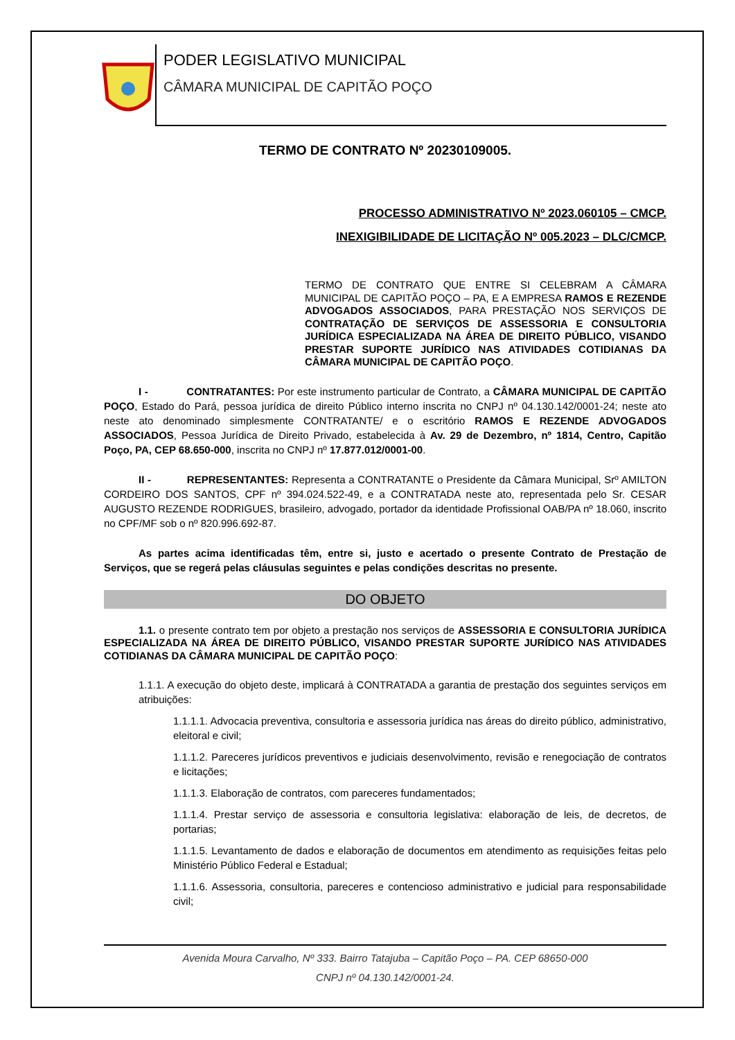PODER LEGISLATIVO MUNICIPAL
CÂMARA MUNICIPAL DE CAPITÃO POÇO
TERMO DE CONTRATO Nº 20230109005.
PROCESSO ADMINISTRATIVO Nº 2023.060105 – CMCP.
INEXIGIBILIDADE DE LICITAÇÃO Nº 005.2023 – DLC/CMCP.
TERMO DE CONTRATO QUE ENTRE SI CELEBRAM A CÂMARA MUNICIPAL DE CAPITÃO POÇO – PA, E A EMPRESA RAMOS E REZENDE ADVOGADOS ASSOCIADOS, PARA PRESTAÇÃO NOS SERVIÇOS DE CONTRATAÇÃO DE SERVIÇOS DE ASSESSORIA E CONSULTORIA JURÍDICA ESPECIALIZADA NA ÁREA DE DIREITO PÚBLICO, VISANDO PRESTAR SUPORTE JURÍDICO NAS ATIVIDADES COTIDIANAS DA CÂMARA MUNICIPAL DE CAPITÃO POÇO.
I - CONTRATANTES: Por este instrumento particular de Contrato, a CÂMARA MUNICIPAL DE CAPITÃO POÇO, Estado do Pará, pessoa jurídica de direito Público interno inscrita no CNPJ nº 04.130.142/0001-24; neste ato neste ato denominado simplesmente CONTRATANTE/ e o escritório RAMOS E REZENDE ADVOGADOS ASSOCIADOS, Pessoa Jurídica de Direito Privado, estabelecida à Av. 29 de Dezembro, nº 1814, Centro, Capitão Poço, PA, CEP 68.650-000, inscrita no CNPJ nº 17.877.012/0001-00.
II - REPRESENTANTES: Representa a CONTRATANTE o Presidente da Câmara Municipal, Srº AMILTON CORDEIRO DOS SANTOS, CPF nº 394.024.522-49, e a CONTRATADA neste ato, representada pelo Sr. CESAR AUGUSTO REZENDE RODRIGUES, brasileiro, advogado, portador da identidade Profissional OAB/PA nº 18.060, inscrito no CPF/MF sob o nº 820.996.692-87.
As partes acima identificadas têm, entre si, justo e acertado o presente Contrato de Prestação de Serviços, que se regerá pelas cláusulas seguintes e pelas condições descritas no presente.
DO OBJETO
1.1. o presente contrato tem por objeto a prestação nos serviços de ASSESSORIA E CONSULTORIA JURÍDICA ESPECIALIZADA NA ÁREA DE DIREITO PÚBLICO, VISANDO PRESTAR SUPORTE JURÍDICO NAS ATIVIDADES COTIDIANAS DA CÂMARA MUNICIPAL DE CAPITÃO POÇO:
1.1.1. A execução do objeto deste, implicará à CONTRATADA a garantia de prestação dos seguintes serviços em atribuições:
1.1.1.1. Advocacia preventiva, consultoria e assessoria jurídica nas áreas do direito público, administrativo, eleitoral e civil;
1.1.1.2. Pareceres jurídicos preventivos e judiciais desenvolvimento, revisão e renegociação de contratos e licitações;
1.1.1.3. Elaboração de contratos, com pareceres fundamentados;
1.1.1.4. Prestar serviço de assessoria e consultoria legislativa: elaboração de leis, de decretos, de portarias;
1.1.1.5. Levantamento de dados e elaboração de documentos em atendimento as requisições feitas pelo Ministério Público Federal e Estadual;
1.1.1.6. Assessoria, consultoria, pareceres e contencioso administrativo e judicial para responsabilidade civil;
Avenida Moura Carvalho, Nº 333. Bairro Tatajuba – Capitão Poço – PA. CEP 68650-000
CNPJ nº 04.130.142/0001-24.